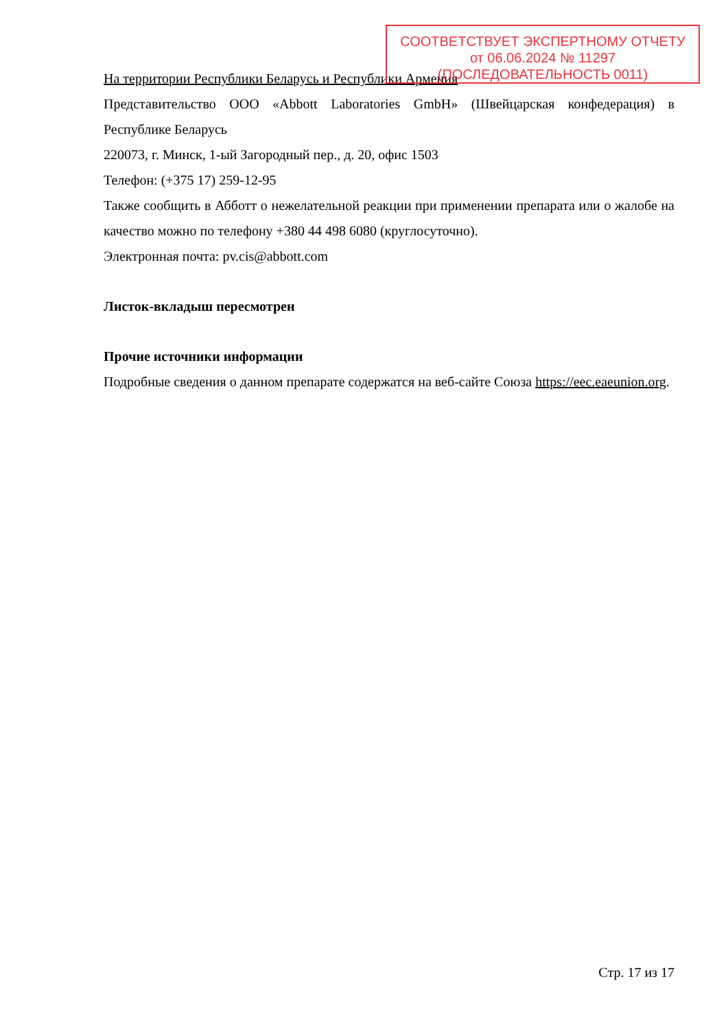На территории Республики Беларусь и Республики Армения
Представительство ООО «Abbott Laboratories GmbH» (Швейцарская конфедерация) в Республике Беларусь
220073, г. Минск, 1-ый Загородный пер., д. 20, офис 1503
Телефон: (+375 17) 259-12-95
Также сообщить в Абботт о нежелательной реакции при применении препарата или о жалобе на качество можно по телефону +380 44 498 6080 (круглосуточно).
Электронная почта: pv.cis@abbott.com
Листок-вкладыш пересмотрен
Прочие источники информации
Подробные сведения о данном препарате содержатся на веб-сайте Союза https://eec.eaeunion.org.
СООТВЕТСТВУЕТ ЭКСПЕРТНОМУ ОТЧЕТУ
от 06.06.2024 № 11297
(ПОСЛЕДОВАТЕЛЬНОСТЬ 0011)
Стр. 17 из 17